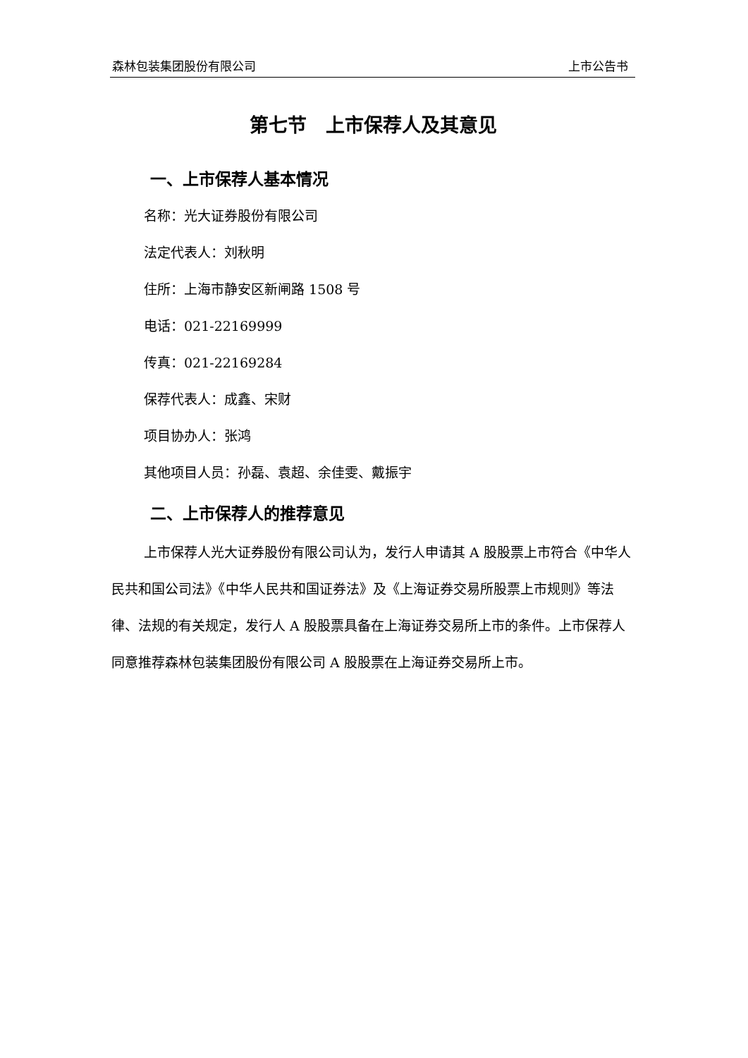森林包装集团股份有限公司 上市公告书
第七节　上市保荐人及其意见
一、上市保荐人基本情况
名称：光大证券股份有限公司
法定代表人：刘秋明
住所：上海市静安区新闸路 1508 号
电话：021-22169999
传真：021-22169284
保荐代表人：成鑫、宋财
项目协办人：张鸿
其他项目人员：孙磊、袁超、余佳雯、戴振宇
二、上市保荐人的推荐意见
上市保荐人光大证券股份有限公司认为，发行人申请其 A 股股票上市符合《中华人民共和国公司法》《中华人民共和国证券法》及《上海证券交易所股票上市规则》等法律、法规的有关规定，发行人 A 股股票具备在上海证券交易所上市的条件。上市保荐人同意推荐森林包装集团股份有限公司 A 股股票在上海证券交易所上市。